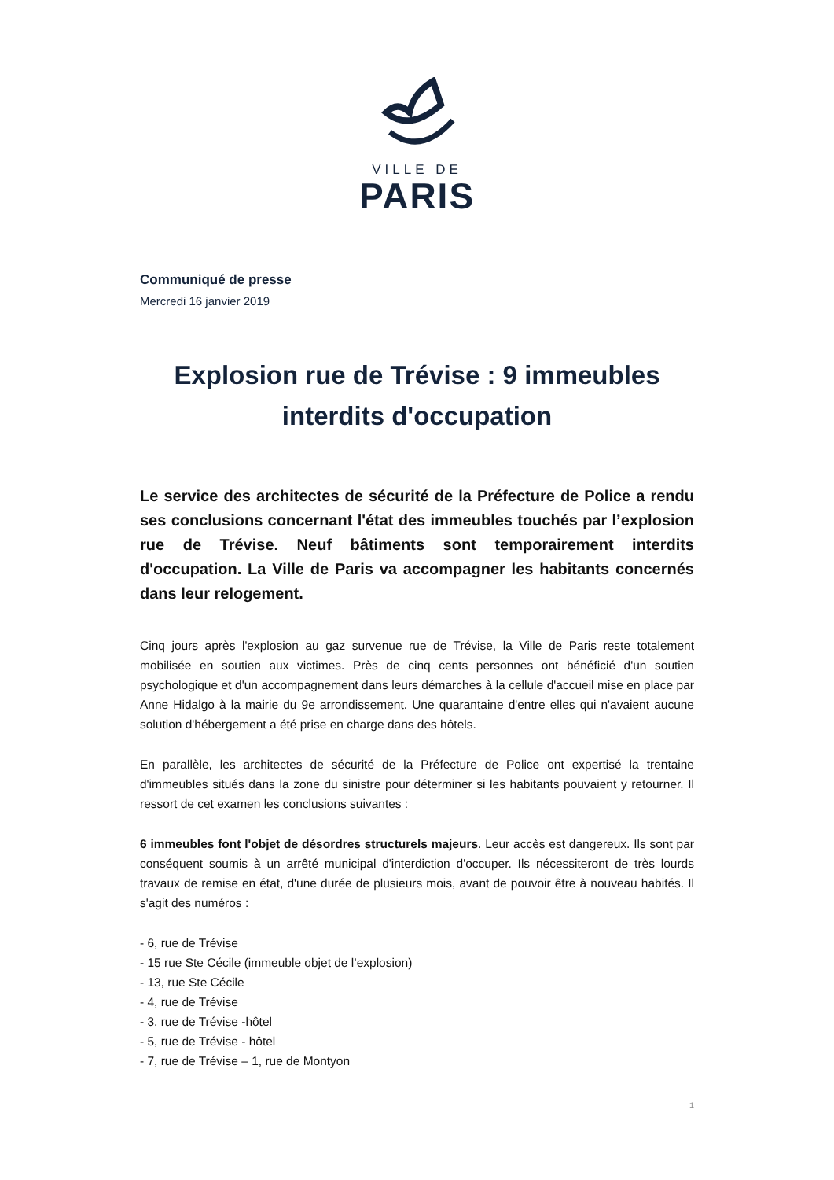VILLE DE
PARIS
Communiqué de presse
Mercredi 16 janvier 2019
Explosion rue de Trévise : 9 immeubles interdits d'occupation
Le service des architectes de sécurité de la Préfecture de Police a rendu ses conclusions concernant l'état des immeubles touchés par l’explosion rue de Trévise. Neuf bâtiments sont temporairement interdits d'occupation. La Ville de Paris va accompagner les habitants concernés dans leur relogement.
Cinq jours après l'explosion au gaz survenue rue de Trévise, la Ville de Paris reste totalement mobilisée en soutien aux victimes. Près de cinq cents personnes ont bénéficié d'un soutien psychologique et d'un accompagnement dans leurs démarches à la cellule d'accueil mise en place par Anne Hidalgo à la mairie du 9e arrondissement. Une quarantaine d'entre elles qui n'avaient aucune solution d'hébergement a été prise en charge dans des hôtels.
En parallèle, les architectes de sécurité de la Préfecture de Police ont expertisé la trentaine d'immeubles situés dans la zone du sinistre pour déterminer si les habitants pouvaient y retourner. Il ressort de cet examen les conclusions suivantes :
6 immeubles font l'objet de désordres structurels majeurs. Leur accès est dangereux. Ils sont par conséquent soumis à un arrêté municipal d'interdiction d'occuper. Ils nécessiteront de très lourds travaux de remise en état, d'une durée de plusieurs mois, avant de pouvoir être à nouveau habités. Il s'agit des numéros :
- 6, rue de Trévise
- 15 rue Ste Cécile (immeuble objet de l’explosion)
- 13, rue Ste Cécile
- 4, rue de Trévise
- 3, rue de Trévise -hôtel
- 5, rue de Trévise - hôtel
- 7, rue de Trévise – 1, rue de Montyon
1